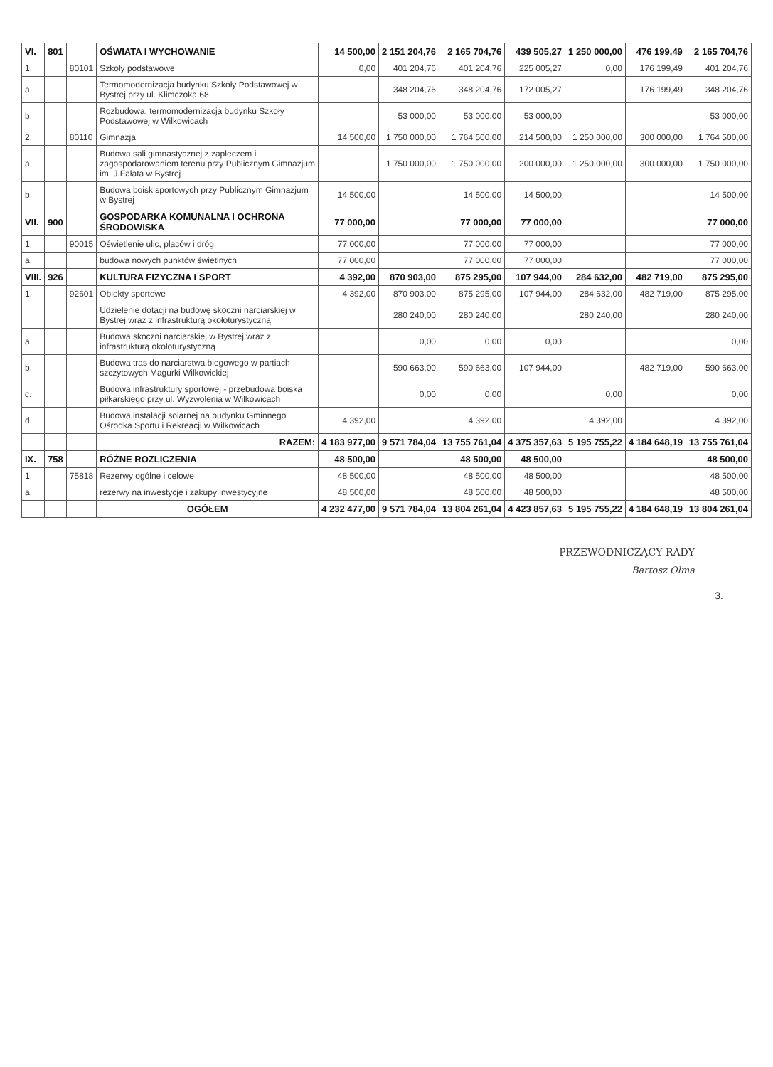| VI. | 801 | | OŚWIATA I WYCHOWANIE | 14 500,00 | 2 151 204,76 | 2 165 704,76 | 439 505,27 | 1 250 000,00 | 476 199,49 | 2 165 704,76 |
| 1. | | 80101 | Szkoły podstawowe | 0,00 | 401 204,76 | 401 204,76 | 225 005,27 | 0,00 | 176 199,49 | 401 204,76 |
| a. | | | Termomodernizacja budynku Szkoły Podstawowej w Bystrej przy ul. Klimczoka 68 | | 348 204,76 | 348 204,76 | 172 005,27 | | 176 199,49 | 348 204,76 |
| b. | | | Rozbudowa, termomodernizacja budynku Szkoły Podstawowej w Wilkowicach | | 53 000,00 | 53 000,00 | 53 000,00 | | | 53 000,00 |
| 2. | | 80110 | Gimnazja | 14 500,00 | 1 750 000,00 | 1 764 500,00 | 214 500,00 | 1 250 000,00 | 300 000,00 | 1 764 500,00 |
| a. | | | Budowa sali gimnastycznej z zapleczem i zagospodarowaniem terenu przy Publicznym Gimnazjum im. J.Fałata w Bystrej | | 1 750 000,00 | 1 750 000,00 | 200 000,00 | 1 250 000,00 | 300 000,00 | 1 750 000,00 |
| b. | | | Budowa boisk sportowych przy Publicznym Gimnazjum w Bystrej | 14 500,00 | | 14 500,00 | 14 500,00 | | | 14 500,00 |
| VII. | 900 | | GOSPODARKA KOMUNALNA I OCHRONA ŚRODOWISKA | 77 000,00 | | 77 000,00 | 77 000,00 | | | 77 000,00 |
| 1. | | 90015 | Oświetlenie ulic, placów i dróg | 77 000,00 | | 77 000,00 | 77 000,00 | | | 77 000,00 |
| a. | | | budowa nowych punktów świetlnych | 77 000,00 | | 77 000,00 | 77 000,00 | | | 77 000,00 |
| VIII. | 926 | | KULTURA FIZYCZNA I SPORT | 4 392,00 | 870 903,00 | 875 295,00 | 107 944,00 | 284 632,00 | 482 719,00 | 875 295,00 |
| 1. | | 92601 | Obiekty sportowe | 4 392,00 | 870 903,00 | 875 295,00 | 107 944,00 | 284 632,00 | 482 719,00 | 875 295,00 |
| | | | Udzielenie dotacji na budowę skoczni narciarskiej w Bystrej wraz z infrastrukturą okołoturystyczną | | 280 240,00 | 280 240,00 | | 280 240,00 | | 280 240,00 |
| a. | | | Budowa skoczni narciarskiej w Bystrej wraz z infrastrukturą okołoturystyczną | | 0,00 | 0,00 | 0,00 | | | 0,00 |
| b. | | | Budowa tras do narciarstwa biegowego w partiach szczytowych Magurki Wilkowickiej | | 590 663,00 | 590 663,00 | 107 944,00 | | 482 719,00 | 590 663,00 |
| c. | | | Budowa infrastruktury sportowej - przebudowa boiska piłkarskiego przy ul. Wyzwolenia w Wilkowicach | | 0,00 | 0,00 | | 0,00 | | 0,00 |
| d. | | | Budowa instalacji solarnej na budynku Gminnego Ośrodka Sportu i Rekreacji w Wilkowicach | 4 392,00 | | 4 392,00 | | 4 392,00 | | 4 392,00 |
| | | | RAZEM: | 4 183 977,00 | 9 571 784,04 | 13 755 761,04 | 4 375 357,63 | 5 195 755,22 | 4 184 648,19 | 13 755 761,04 |
| IX. | 758 | | RÓŻNE ROZLICZENIA | 48 500,00 | | 48 500,00 | 48 500,00 | | | 48 500,00 |
| 1. | | 75818 | Rezerwy ogólne i celowe | 48 500,00 | | 48 500,00 | 48 500,00 | | | 48 500,00 |
| a. | | | rezerwy na inwestycje i zakupy inwestycyjne | 48 500,00 | | 48 500,00 | 48 500,00 | | | 48 500,00 |
| | | | OGÓŁEM | 4 232 477,00 | 9 571 784,04 | 13 804 261,04 | 4 423 857,63 | 5 195 755,22 | 4 184 648,19 | 13 804 261,04 |
PRZEWODNICZĄCY RADY
Bartosz Olma
3.